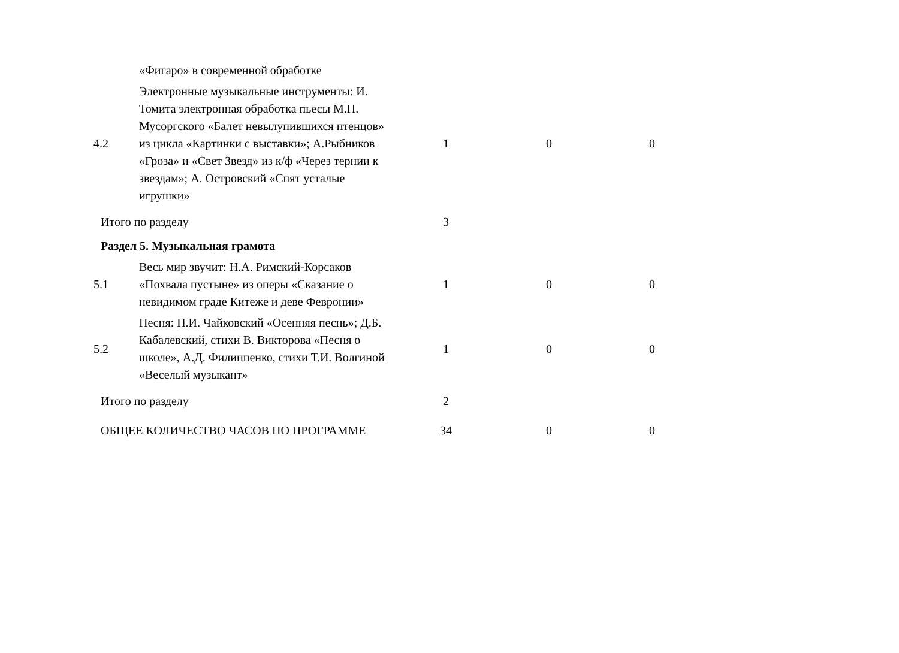| | «Фигаро» в современной обработке | | | |
| 4.2 | Электронные музыкальные инструменты: И. Томита электронная обработка пьесы М.П. Мусоргского «Балет невылупившихся птенцов» из цикла «Картинки с выставки»; А.Рыбников «Гроза» и «Свет Звезд» из к/ф «Через тернии к звездам»; А. Островский «Спят усталые игрушки» | 1 | 0 | 0 |
| Итого по разделу | | 3 | | |
| Раздел 5. Музыкальная грамота | | | | |
| 5.1 | Весь мир звучит: Н.А. Римский-Корсаков «Похвала пустыне» из оперы «Сказание о невидимом граде Китеже и деве Февронии» | 1 | 0 | 0 |
| 5.2 | Песня: П.И. Чайковский «Осенняя песнь»; Д.Б. Кабалевский, стихи В. Викторова «Песня о школе», А.Д. Филиппенко, стихи Т.И. Волгиной «Веселый музыкант» | 1 | 0 | 0 |
| Итого по разделу | | 2 | | |
| ОБЩЕЕ КОЛИЧЕСТВО ЧАСОВ ПО ПРОГРАММЕ | | 34 | 0 | 0 |